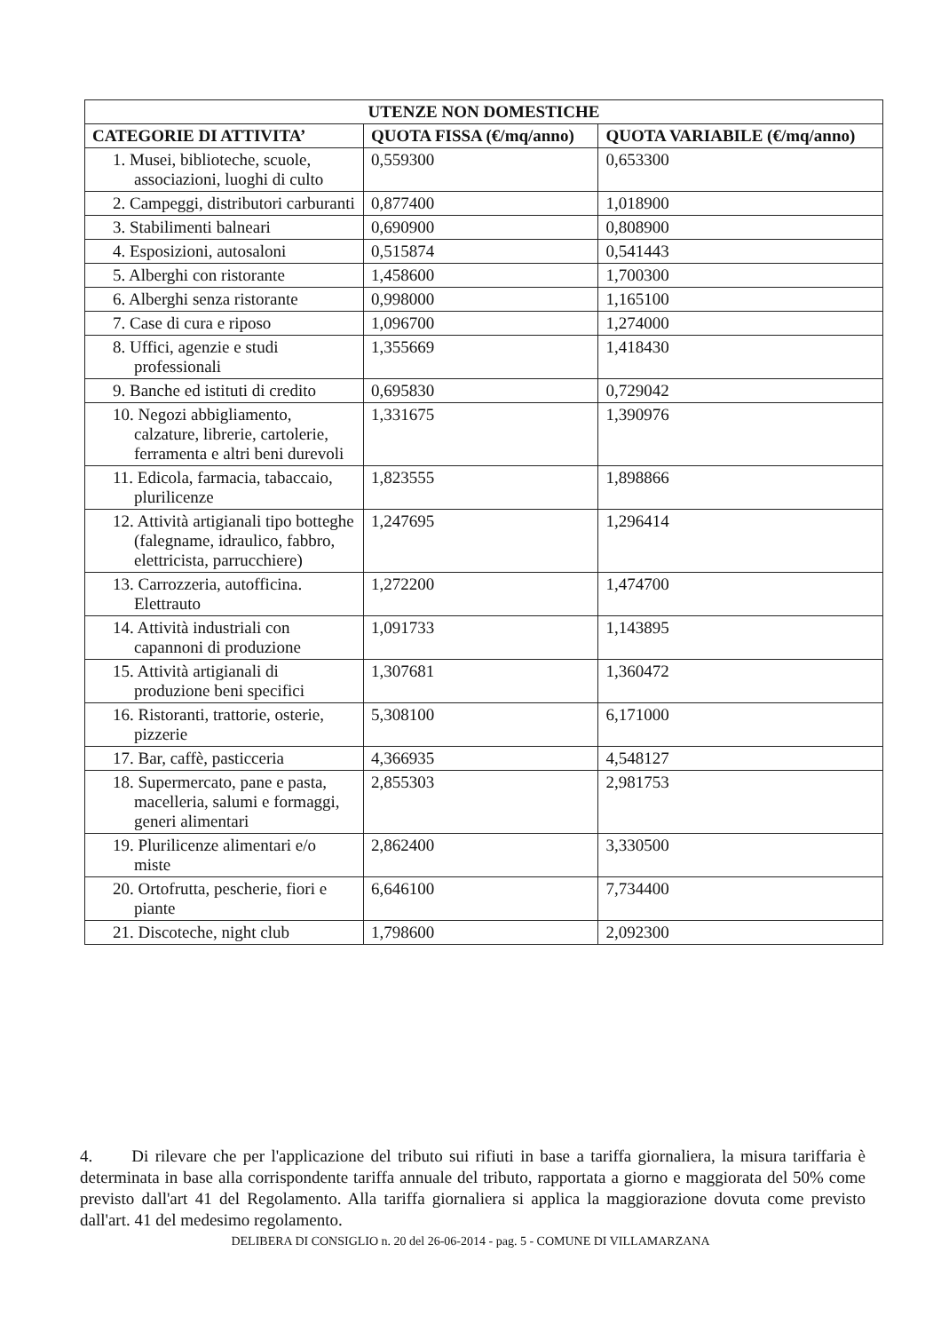| UTENZE NON DOMESTICHE | | |
| --- | --- | --- |
| CATEGORIE DI ATTIVITA’ | QUOTA FISSA (€/mq/anno) | QUOTA VARIABILE (€/mq/anno) |
| 1. Musei, biblioteche, scuole, associazioni, luoghi di culto | 0,559300 | 0,653300 |
| 2. Campeggi, distributori carburanti | 0,877400 | 1,018900 |
| 3. Stabilimenti balneari | 0,690900 | 0,808900 |
| 4. Esposizioni, autosaloni | 0,515874 | 0,541443 |
| 5. Alberghi con ristorante | 1,458600 | 1,700300 |
| 6. Alberghi senza ristorante | 0,998000 | 1,165100 |
| 7. Case di cura e riposo | 1,096700 | 1,274000 |
| 8. Uffici, agenzie e studi professionali | 1,355669 | 1,418430 |
| 9. Banche ed istituti di credito | 0,695830 | 0,729042 |
| 10. Negozi abbigliamento, calzature, librerie, cartolerie, ferramenta e altri beni durevoli | 1,331675 | 1,390976 |
| 11. Edicola, farmacia, tabaccaio, plurilicenze | 1,823555 | 1,898866 |
| 12. Attività artigianali tipo botteghe (falegname, idraulico, fabbro, elettricista, parrucchiere) | 1,247695 | 1,296414 |
| 13. Carrozzeria, autofficina. Elettrauto | 1,272200 | 1,474700 |
| 14. Attività industriali con capannoni di produzione | 1,091733 | 1,143895 |
| 15. Attività artigianali di produzione beni specifici | 1,307681 | 1,360472 |
| 16. Ristoranti, trattorie, osterie, pizzerie | 5,308100 | 6,171000 |
| 17. Bar, caffè, pasticceria | 4,366935 | 4,548127 |
| 18. Supermercato, pane e pasta, macelleria, salumi e formaggi, generi alimentari | 2,855303 | 2,981753 |
| 19. Plurilicenze alimentari e/o miste | 2,862400 | 3,330500 |
| 20. Ortofrutta, pescherie, fiori e piante | 6,646100 | 7,734400 |
| 21. Discoteche, night club | 1,798600 | 2,092300 |
4. Di rilevare che per l'applicazione del tributo sui rifiuti in base a tariffa giornaliera, la misura tariffaria è determinata in base alla corrispondente tariffa annuale del tributo, rapportata a giorno e maggiorata del 50% come previsto dall'art 41 del Regolamento. Alla tariffa giornaliera si applica la maggiorazione dovuta come previsto dall'art. 41 del medesimo regolamento.
DELIBERA DI CONSIGLIO n. 20 del 26-06-2014 - pag. 5 - COMUNE DI VILLAMARZANA